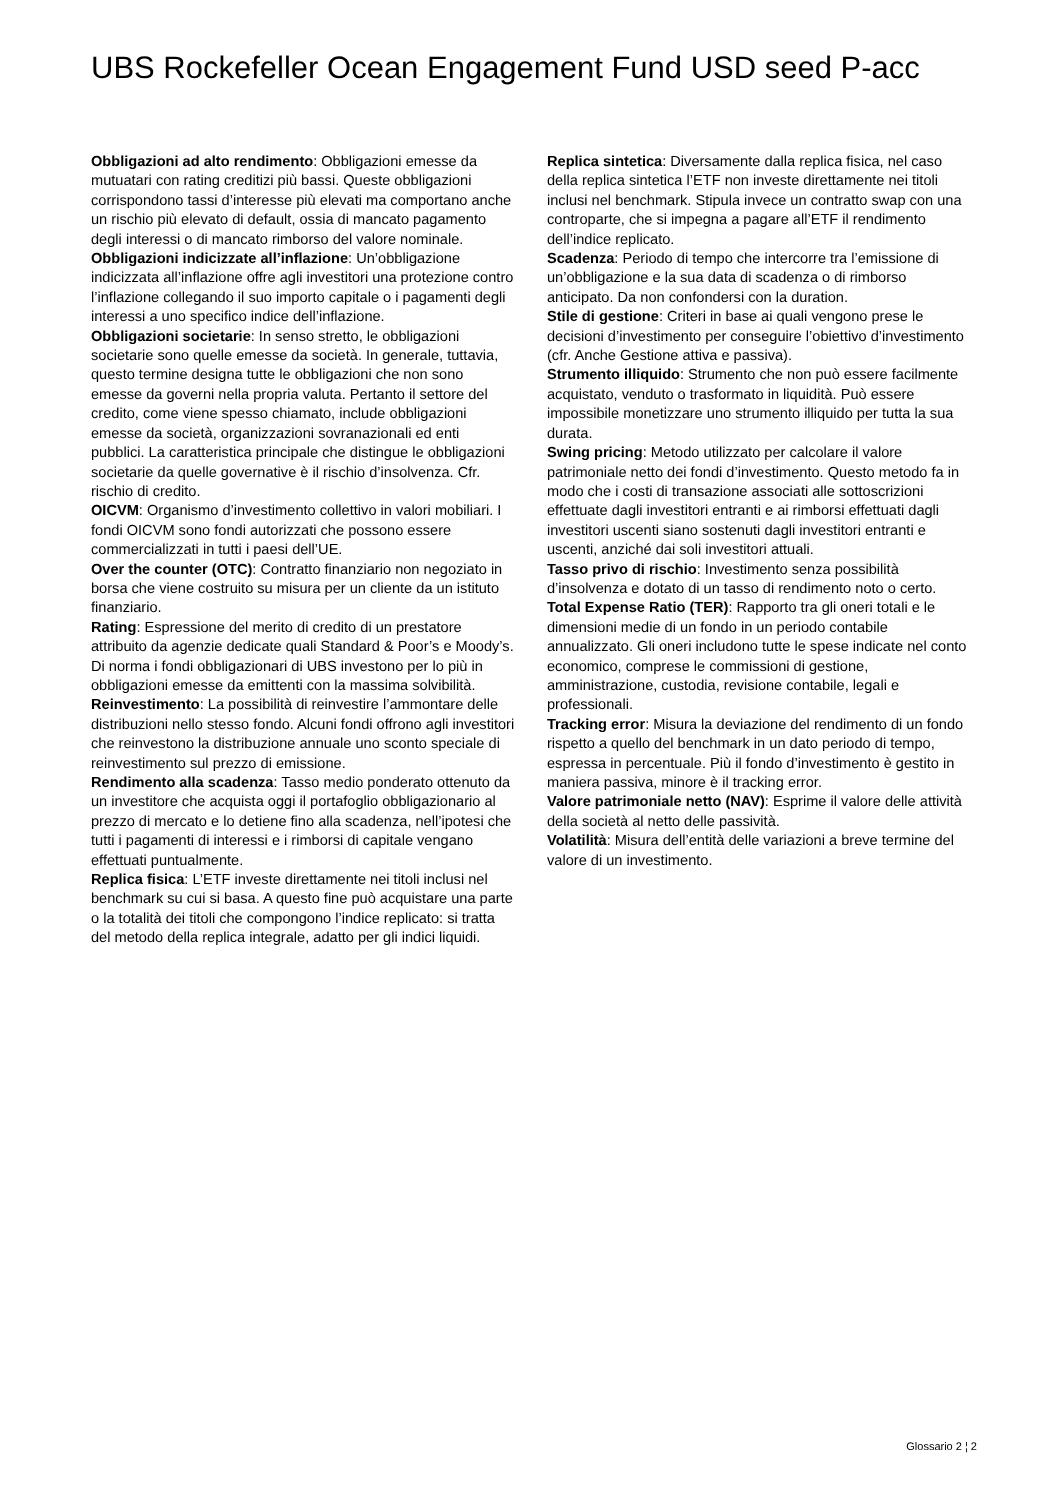UBS Rockefeller Ocean Engagement Fund USD seed P-acc
Obbligazioni ad alto rendimento: Obbligazioni emesse da mutuatari con rating creditizi più bassi. Queste obbligazioni corrispondono tassi d’interesse più elevati ma comportano anche un rischio più elevato di default, ossia di mancato pagamento degli interessi o di mancato rimborso del valore nominale.
Obbligazioni indicizzate all’inflazione: Un’obbligazione indicizzata all’inflazione offre agli investitori una protezione contro l’inflazione collegando il suo importo capitale o i pagamenti degli interessi a uno specifico indice dell’inflazione.
Obbligazioni societarie: In senso stretto, le obbligazioni societarie sono quelle emesse da società. In generale, tuttavia, questo termine designa tutte le obbligazioni che non sono emesse da governi nella propria valuta. Pertanto il settore del credito, come viene spesso chiamato, include obbligazioni emesse da società, organizzazioni sovranazionali ed enti pubblici. La caratteristica principale che distingue le obbligazioni societarie da quelle governative è il rischio d’insolvenza. Cfr. rischio di credito.
OICVM: Organismo d’investimento collettivo in valori mobiliari. I fondi OICVM sono fondi autorizzati che possono essere commercializzati in tutti i paesi dell’UE.
Over the counter (OTC): Contratto finanziario non negoziato in borsa che viene costruito su misura per un cliente da un istituto finanziario.
Rating: Espressione del merito di credito di un prestatore attribuito da agenzie dedicate quali Standard & Poor’s e Moody’s. Di norma i fondi obbligazionari di UBS investono per lo più in obbligazioni emesse da emittenti con la massima solvibilità.
Reinvestimento: La possibilità di reinvestire l’ammontare delle distribuzioni nello stesso fondo. Alcuni fondi offrono agli investitori che reinvestono la distribuzione annuale uno sconto speciale di reinvestimento sul prezzo di emissione.
Rendimento alla scadenza: Tasso medio ponderato ottenuto da un investitore che acquista oggi il portafoglio obbligazionario al prezzo di mercato e lo detiene fino alla scadenza, nell’ipotesi che tutti i pagamenti di interessi e i rimborsi di capitale vengano effettuati puntualmente.
Replica fisica: L’ETF investe direttamente nei titoli inclusi nel benchmark su cui si basa. A questo fine può acquistare una parte o la totalità dei titoli che compongono l’indice replicato: si tratta del metodo della replica integrale, adatto per gli indici liquidi.
Replica sintetica: Diversamente dalla replica fisica, nel caso della replica sintetica l’ETF non investe direttamente nei titoli inclusi nel benchmark. Stipula invece un contratto swap con una controparte, che si impegna a pagare all’ETF il rendimento dell’indice replicato.
Scadenza: Periodo di tempo che intercorre tra l’emissione di un’obbligazione e la sua data di scadenza o di rimborso anticipato. Da non confondersi con la duration.
Stile di gestione: Criteri in base ai quali vengono prese le decisioni d’investimento per conseguire l’obiettivo d’investimento (cfr. Anche Gestione attiva e passiva).
Strumento illiquido: Strumento che non può essere facilmente acquistato, venduto o trasformato in liquidità. Può essere impossibile monetizzare uno strumento illiquido per tutta la sua durata.
Swing pricing: Metodo utilizzato per calcolare il valore patrimoniale netto dei fondi d’investimento. Questo metodo fa in modo che i costi di transazione associati alle sottoscrizioni effettuate dagli investitori entranti e ai rimborsi effettuati dagli investitori uscenti siano sostenuti dagli investitori entranti e uscenti, anziché dai soli investitori attuali.
Tasso privo di rischio: Investimento senza possibilità d’insolvenza e dotato di un tasso di rendimento noto o certo.
Total Expense Ratio (TER): Rapporto tra gli oneri totali e le dimensioni medie di un fondo in un periodo contabile annualizzato. Gli oneri includono tutte le spese indicate nel conto economico, comprese le commissioni di gestione, amministrazione, custodia, revisione contabile, legali e professionali.
Tracking error: Misura la deviazione del rendimento di un fondo rispetto a quello del benchmark in un dato periodo di tempo, espressa in percentuale. Più il fondo d’investimento è gestito in maniera passiva, minore è il tracking error.
Valore patrimoniale netto (NAV): Esprime il valore delle attività della società al netto delle passività.
Volatilità: Misura dell’entità delle variazioni a breve termine del valore di un investimento.
Glossario 2 ¦ 2